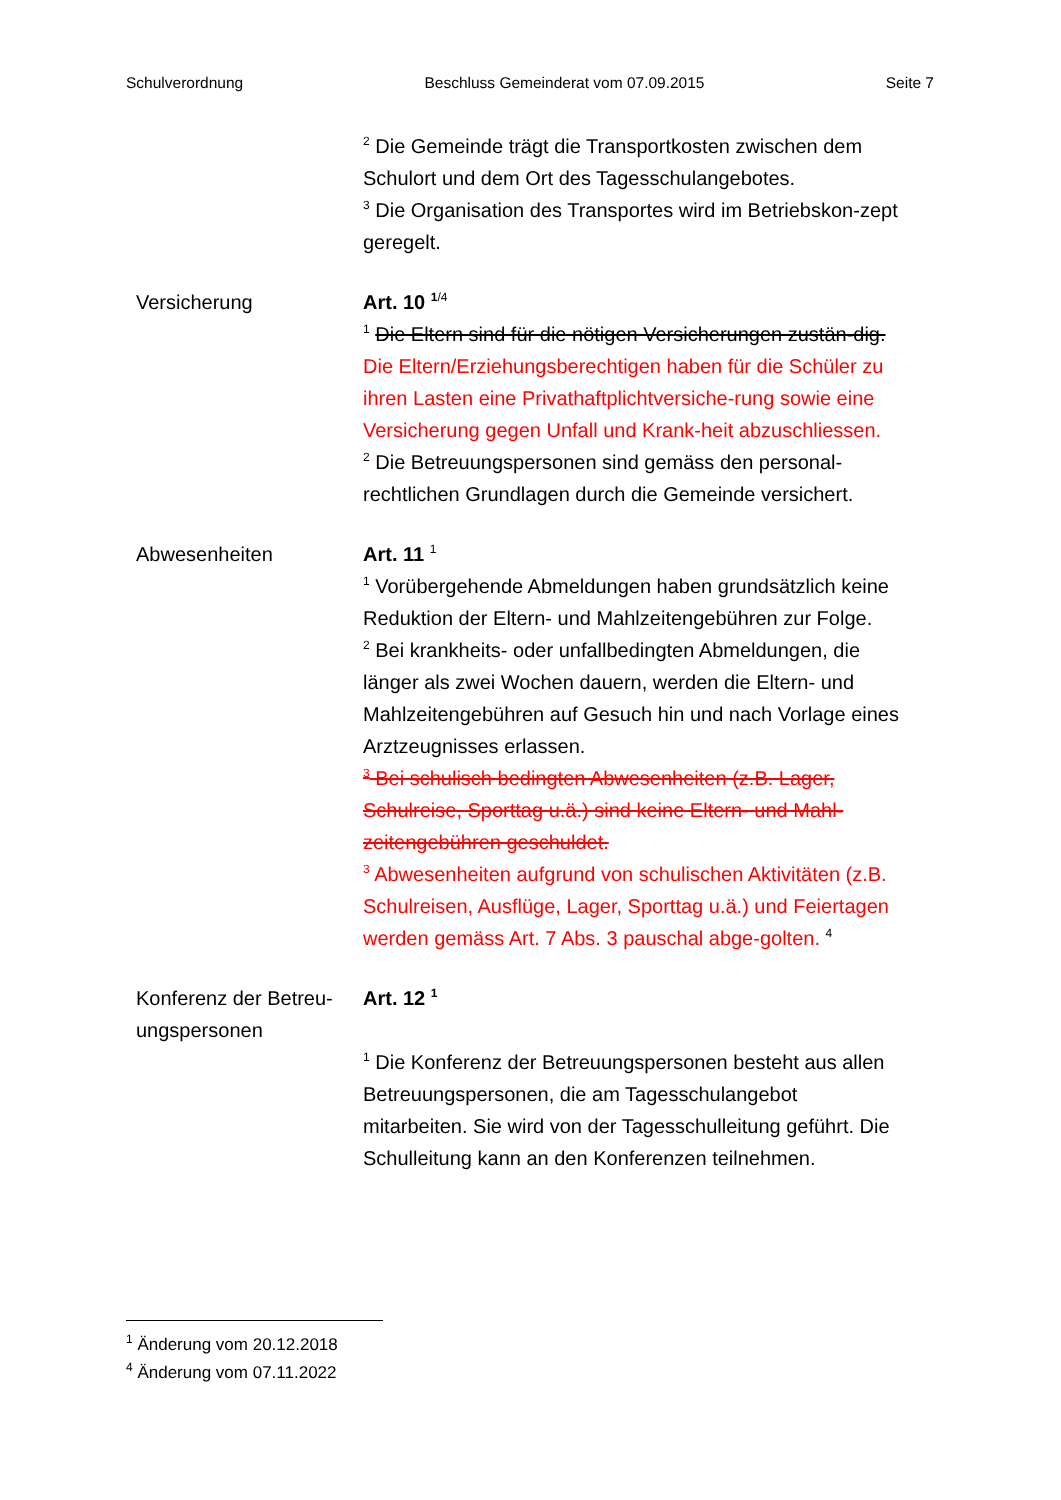Schulverordnung Beschluss Gemeinderat vom 07.09.2015 Seite 7
<sup>2</sup> Die Gemeinde trägt die Transportkosten zwischen dem Schulort und dem Ort des Tagesschulangebotes.
<sup>3</sup> Die Organisation des Transportes wird im Betriebskon-zept geregelt.
Versicherung Art. 10 <sup>1/4</sup>
<sup>1</sup> Die Eltern sind für die nötigen Versicherungen zustän-dig. Die Eltern/Erziehungsberechtigen haben für die Schüler zu ihren Lasten eine Privathaftplichtversiche-rung sowie eine Versicherung gegen Unfall und Krank-heit abzuschliessen.
<sup>2</sup> Die Betreuungspersonen sind gemäss den personal-rechtlichen Grundlagen durch die Gemeinde versichert.
Abwesenheiten Art. 11 <sup>1</sup>
<sup>1</sup> Vorübergehende Abmeldungen haben grundsätzlich keine Reduktion der Eltern- und Mahlzeitengebühren zur Folge.
<sup>2</sup> Bei krankheits- oder unfallbedingten Abmeldungen, die länger als zwei Wochen dauern, werden die Eltern- und Mahlzeitengebühren auf Gesuch hin und nach Vorlage eines Arztzeugnisses erlassen.
<sup>3</sup> Bei schulisch bedingten Abwesenheiten (z.B. Lager, Schulreise, Sporttag u.ä.) sind keine Eltern- und Mahl-zeitengebühren geschuldet.
<sup>3</sup> Abwesenheiten aufgrund von schulischen Aktivitäten (z.B. Schulreisen, Ausflüge, Lager, Sporttag u.ä.) und Feiertagen werden gemäss Art. 7 Abs. 3 pauschal abge-golten. <sup>4</sup>
Konferenz der Betreu-ungspersonen
Art. 12 <sup>1</sup>
<sup>1</sup> Die Konferenz der Betreuungspersonen besteht aus allen Betreuungspersonen, die am Tagesschulangebot mitarbeiten. Sie wird von der Tagesschulleitung geführt. Die Schulleitung kann an den Konferenzen teilnehmen.
<sup>1</sup> Änderung vom 20.12.2018
<sup>4</sup> Änderung vom 07.11.2022